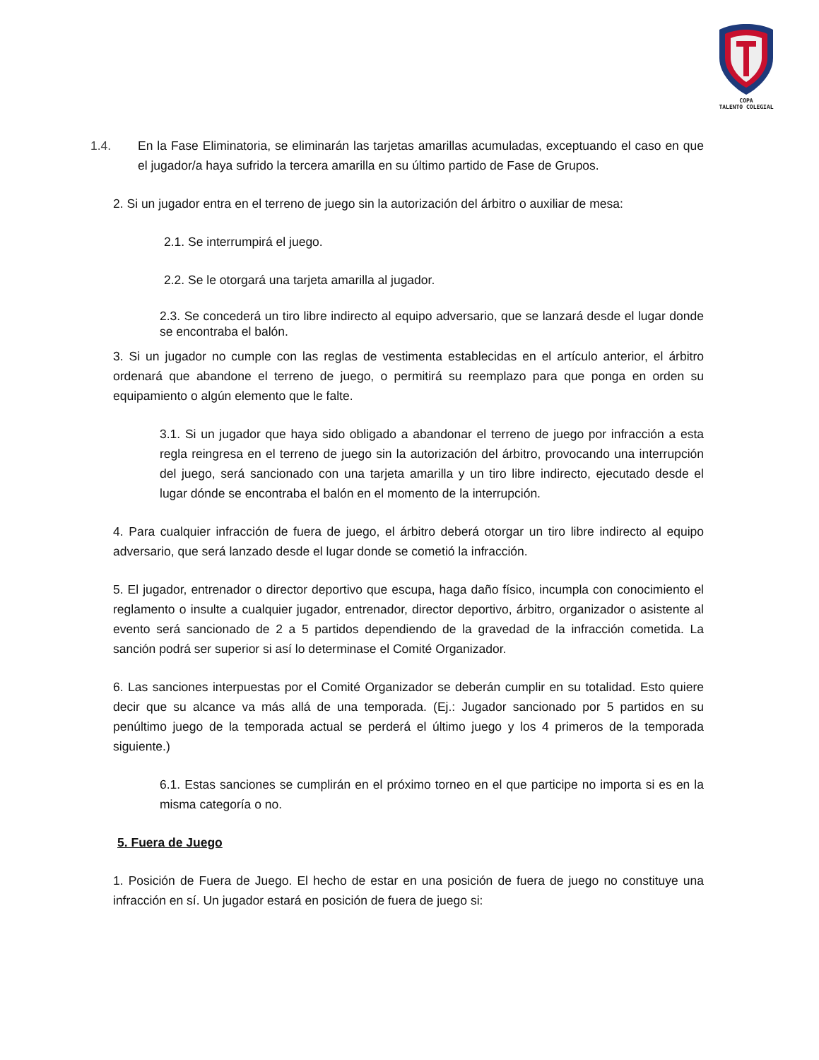COPA
TALENTO COLEGIAL
1.4. En la Fase Eliminatoria, se eliminarán las tarjetas amarillas acumuladas, exceptuando el caso en que el jugador/a haya sufrido la tercera amarilla en su último partido de Fase de Grupos.
2. Si un jugador entra en el terreno de juego sin la autorización del árbitro o auxiliar de mesa:
2.1. Se interrumpirá el juego.
2.2. Se le otorgará una tarjeta amarilla al jugador.
2.3. Se concederá un tiro libre indirecto al equipo adversario, que se lanzará desde el lugar donde se encontraba el balón.
3. Si un jugador no cumple con las reglas de vestimenta establecidas en el artículo anterior, el árbitro ordenará que abandone el terreno de juego, o permitirá su reemplazo para que ponga en orden su equipamiento o algún elemento que le falte.
3.1. Si un jugador que haya sido obligado a abandonar el terreno de juego por infracción a esta regla reingresa en el terreno de juego sin la autorización del árbitro, provocando una interrupción del juego, será sancionado con una tarjeta amarilla y un tiro libre indirecto, ejecutado desde el lugar dónde se encontraba el balón en el momento de la interrupción.
4. Para cualquier infracción de fuera de juego, el árbitro deberá otorgar un tiro libre indirecto al equipo adversario, que será lanzado desde el lugar donde se cometió la infracción.
5. El jugador, entrenador o director deportivo que escupa, haga daño físico, incumpla con conocimiento el reglamento o insulte a cualquier jugador, entrenador, director deportivo, árbitro, organizador o asistente al evento será sancionado de 2 a 5 partidos dependiendo de la gravedad de la infracción cometida. La sanción podrá ser superior si así lo determinase el Comité Organizador.
6. Las sanciones interpuestas por el Comité Organizador se deberán cumplir en su totalidad. Esto quiere decir que su alcance va más allá de una temporada. (Ej.: Jugador sancionado por 5 partidos en su penúltimo juego de la temporada actual se perderá el último juego y los 4 primeros de la temporada siguiente.)
6.1. Estas sanciones se cumplirán en el próximo torneo en el que participe no importa si es en la misma categoría o no.
5. Fuera de Juego
1. Posición de Fuera de Juego. El hecho de estar en una posición de fuera de juego no constituye una infracción en sí. Un jugador estará en posición de fuera de juego si: